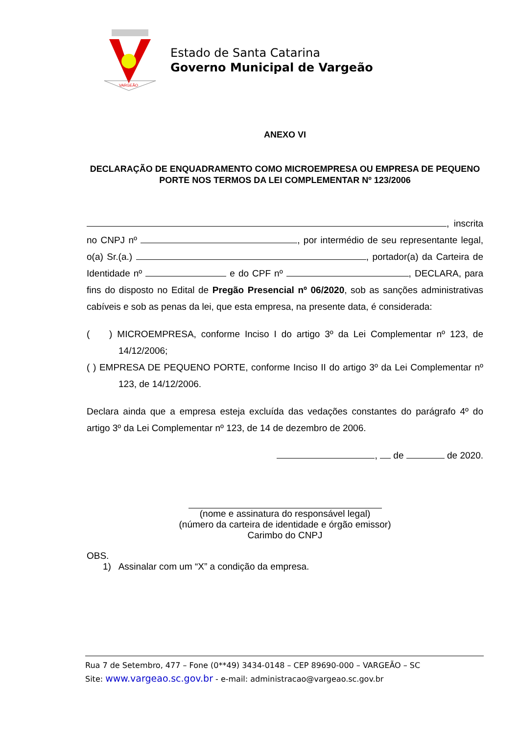VARGEÃO
Estado de Santa Catarina
Governo Municipal de Vargeão
ANEXO VI
DECLARAÇÃO DE ENQUADRAMENTO COMO MICROEMPRESA OU EMPRESA DE PEQUENO PORTE NOS TERMOS DA LEI COMPLEMENTAR Nº 123/2006
, inscrita no CNPJ nº , por intermédio de seu representante legal, o(a) Sr.(a.) , portador(a) da Carteira de Identidade nº e do CPF nº , DECLARA, para fins do disposto no Edital de Pregão Presencial nº 06/2020, sob as sanções administrativas cabíveis e sob as penas da lei, que esta empresa, na presente data, é considerada:
( ) MICROEMPRESA, conforme Inciso I do artigo 3º da Lei Complementar nº 123, de 14/12/2006;
( ) EMPRESA DE PEQUENO PORTE, conforme Inciso II do artigo 3º da Lei Complementar nº 123, de 14/12/2006.
Declara ainda que a empresa esteja excluída das vedações constantes do parágrafo 4º do artigo 3º da Lei Complementar nº 123, de 14 de dezembro de 2006.
, de de 2020.
(nome e assinatura do responsável legal)
(número da carteira de identidade e órgão emissor)
Carimbo do CNPJ
OBS.
1) Assinalar com um “X” a condição da empresa.
Rua 7 de Setembro, 477 – Fone (0**49) 3434-0148 – CEP 89690-000 – VARGEÃO – SC
Site: www.vargeao.sc.gov.br - e-mail: administracao@vargeao.sc.gov.br